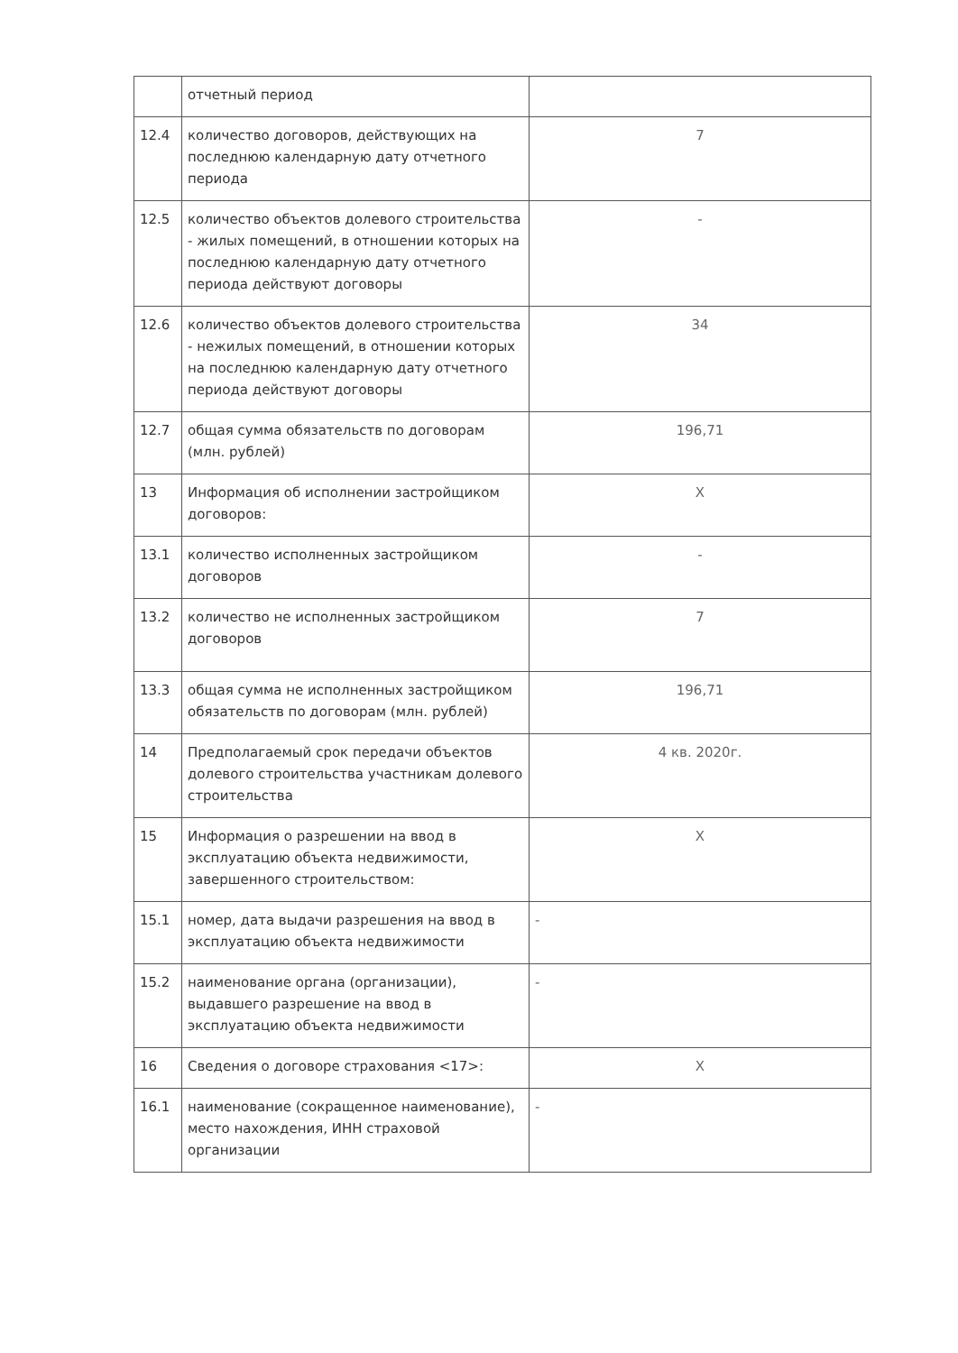| | отчетный период | |
| 12.4 | количество договоров, действующих на последнюю календарную дату отчетного периода | 7 |
| 12.5 | количество объектов долевого строительства - жилых помещений, в отношении которых на последнюю календарную дату отчетного периода действуют договоры | - |
| 12.6 | количество объектов долевого строительства - нежилых помещений, в отношении которых на последнюю календарную дату отчетного периода действуют договоры | 34 |
| 12.7 | общая сумма обязательств по договорам (млн. рублей) | 196,71 |
| 13 | Информация об исполнении застройщиком договоров: | X |
| 13.1 | количество исполненных застройщиком договоров | - |
| 13.2 | количество не исполненных застройщиком договоров | 7 |
| 13.3 | общая сумма не исполненных застройщиком обязательств по договорам (млн. рублей) | 196,71 |
| 14 | Предполагаемый срок передачи объектов долевого строительства участникам долевого строительства | 4 кв. 2020г. |
| 15 | Информация о разрешении на ввод в эксплуатацию объекта недвижимости, завершенного строительством: | X |
| 15.1 | номер, дата выдачи разрешения на ввод в эксплуатацию объекта недвижимости | - |
| 15.2 | наименование органа (организации), выдавшего разрешение на ввод в эксплуатацию объекта недвижимости | - |
| 16 | Сведения о договоре страхования <17>: | X |
| 16.1 | наименование (сокращенное наименование), место нахождения, ИНН страховой организации | - |